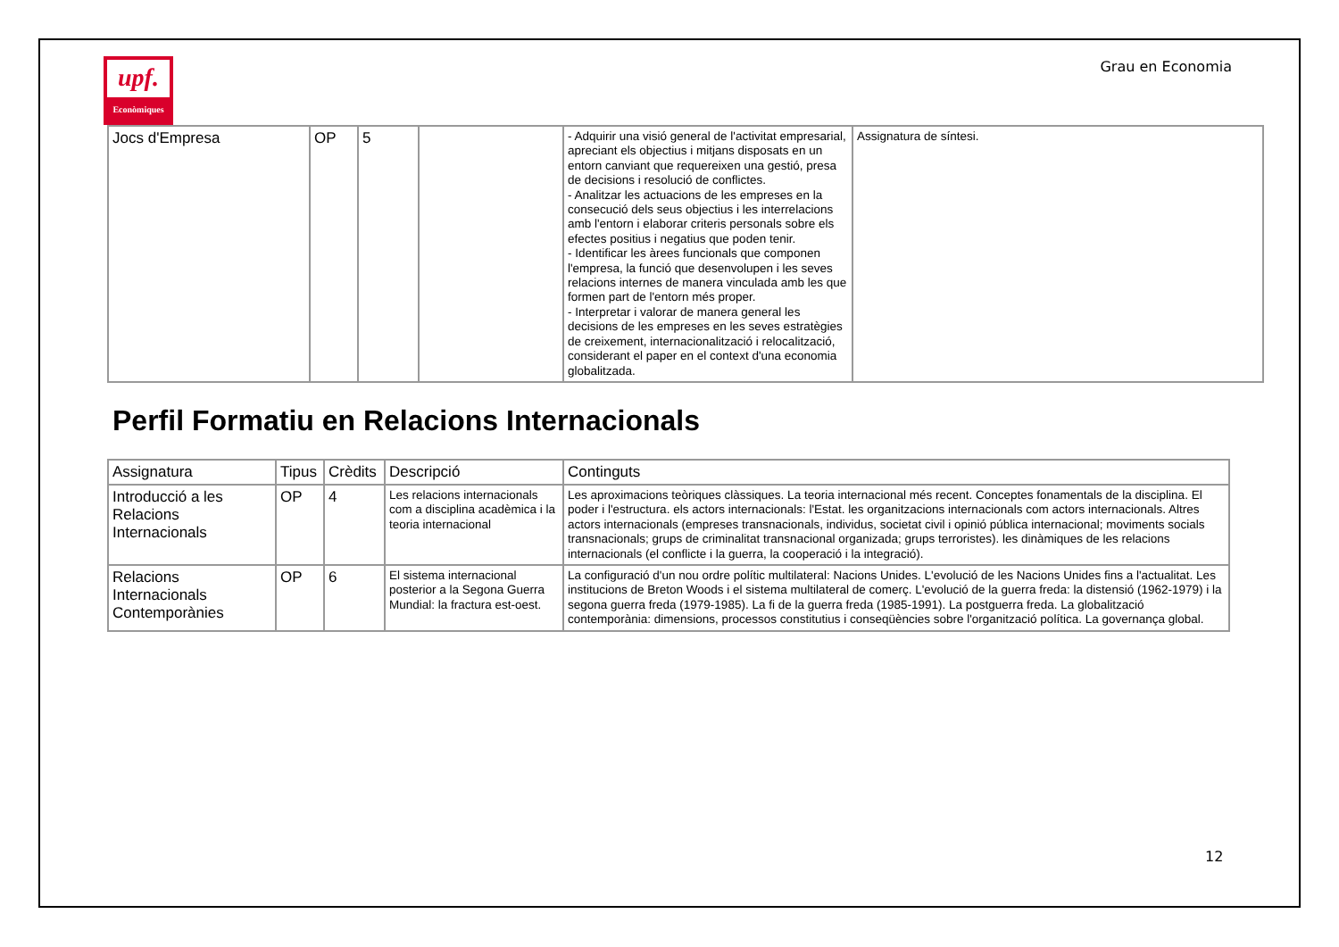upf.
Econòmiques
Grau en Economia
| Jocs d'Empresa | OP | 5 | | - Adquirir una visió general de l'activitat empresarial, apreciant els objectius i mitjans disposats en un entorn canviant que requereixen una gestió, presa de decisions i resolució de conflictes. - Analitzar les actuacions de les empreses en la consecució dels seus objectius i les interrelacions amb l'entorn i elaborar criteris personals sobre els efectes positius i negatius que poden tenir. - Identificar les àrees funcionals que componen l'empresa, la funció que desenvolupen i les seves relacions internes de manera vinculada amb les que formen part de l'entorn més proper. - Interpretar i valorar de manera general les decisions de les empreses en les seves estratègies de creixement, internacionalització i relocalització, considerant el paper en el context d'una economia globalitzada. | Assignatura de síntesi. |
Perfil Formatiu en Relacions Internacionals
| Assignatura | Tipus | Crèdits | Descripció | Continguts |
| --- | --- | --- | --- | --- |
| Introducció a les Relacions Internacionals | OP | 4 | Les relacions internacionals com a disciplina acadèmica i la teoria internacional | Les aproximacions teòriques clàssiques. La teoria internacional més recent. Conceptes fonamentals de la disciplina. El poder i l'estructura. els actors internacionals: l'Estat. les organitzacions internacionals com actors internacionals. Altres actors internacionals (empreses transnacionals, individus, societat civil i opinió pública internacional; moviments socials transnacionals; grups de criminalitat transnacional organizada; grups terroristes). les dinàmiques de les relacions internacionals (el conflicte i la guerra, la cooperació i la integració). |
| Relacions Internacionals Contemporànies | OP | 6 | El sistema internacional posterior a la Segona Guerra Mundial: la fractura est-oest. | La configuració d'un nou ordre polític multilateral: Nacions Unides. L'evolució de les Nacions Unides fins a l'actualitat. Les institucions de Breton Woods i el sistema multilateral de comerç. L'evolució de la guerra freda: la distensió (1962-1979) i la segona guerra freda (1979-1985). La fi de la guerra freda (1985-1991). La postguerra freda. La globalització contemporània: dimensions, processos constitutius i conseqüències sobre l'organització política. La governança global. |
12